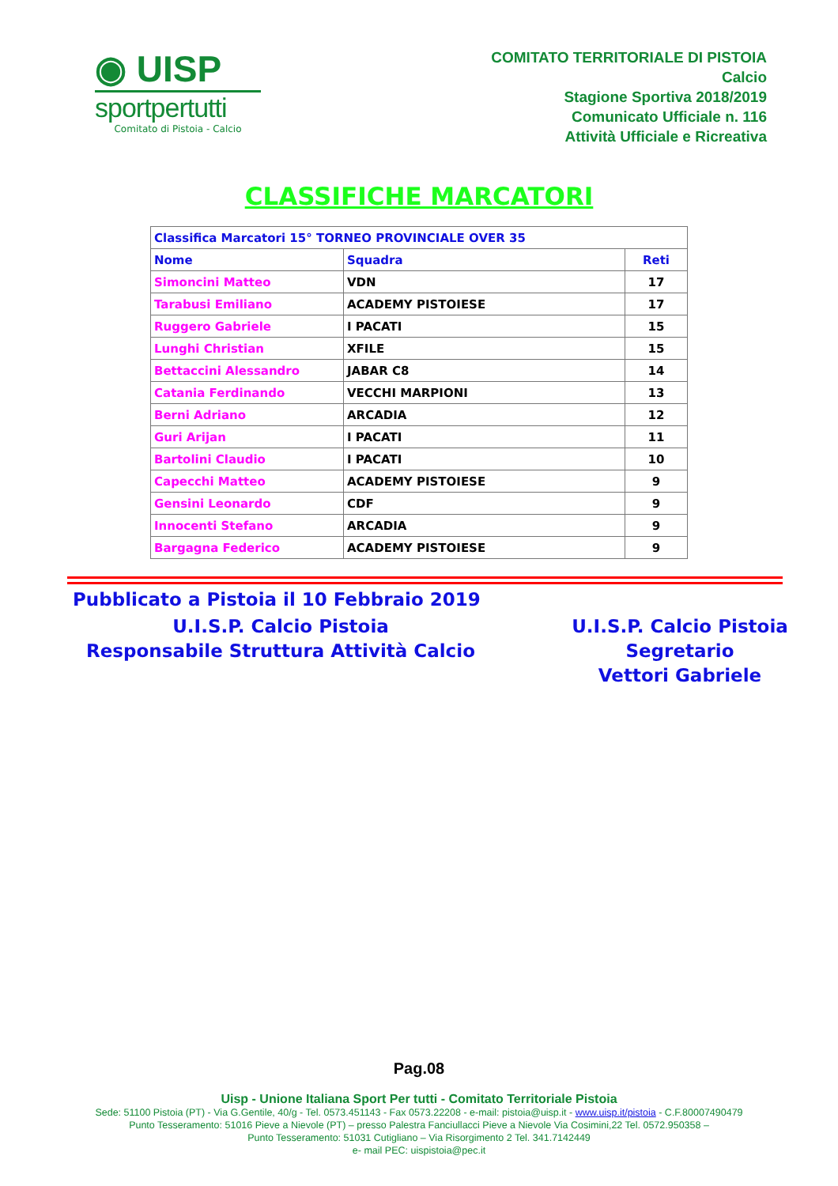◉ UISP
sportpertutti
Comitato di Pistoia - Calcio
COMITATO TERRITORIALE DI PISTOIA
Calcio
Stagione Sportiva 2018/2019
Comunicato Ufficiale n. 116
Attività Ufficiale e Ricreativa
CLASSIFICHE MARCATORI
| Classifica Marcatori 15° TORNEO PROVINCIALE OVER 35 | | |
| --- | --- | --- |
| Nome | Squadra | Reti |
| Simoncini Matteo | VDN | 17 |
| Tarabusi Emiliano | ACADEMY PISTOIESE | 17 |
| Ruggero Gabriele | I PACATI | 15 |
| Lunghi Christian | XFILE | 15 |
| Bettaccini Alessandro | JABAR C8 | 14 |
| Catania Ferdinando | VECCHI MARPIONI | 13 |
| Berni Adriano | ARCADIA | 12 |
| Guri Arijan | I PACATI | 11 |
| Bartolini Claudio | I PACATI | 10 |
| Capecchi Matteo | ACADEMY PISTOIESE | 9 |
| Gensini Leonardo | CDF | 9 |
| Innocenti Stefano | ARCADIA | 9 |
| Bargagna Federico | ACADEMY PISTOIESE | 9 |
Pubblicato a Pistoia il 10 Febbraio 2019
U.I.S.P. Calcio Pistoia
Responsabile Struttura Attività Calcio
U.I.S.P. Calcio Pistoia
Segretario
Vettori Gabriele
Pag.08
Uisp - Unione Italiana Sport Per tutti - Comitato Territoriale Pistoia
Sede: 51100 Pistoia (PT) - Via G.Gentile, 40/g - Tel. 0573.451143 - Fax 0573.22208 - e-mail: pistoia@uisp.it - www.uisp.it/pistoia - C.F.80007490479
Punto Tesseramento: 51016 Pieve a Nievole (PT) – presso Palestra Fanciullacci Pieve a Nievole Via Cosimini,22 Tel. 0572.950358 –
Punto Tesseramento: 51031 Cutigliano – Via Risorgimento 2 Tel. 341.7142449
e- mail PEC: uispistoia@pec.it